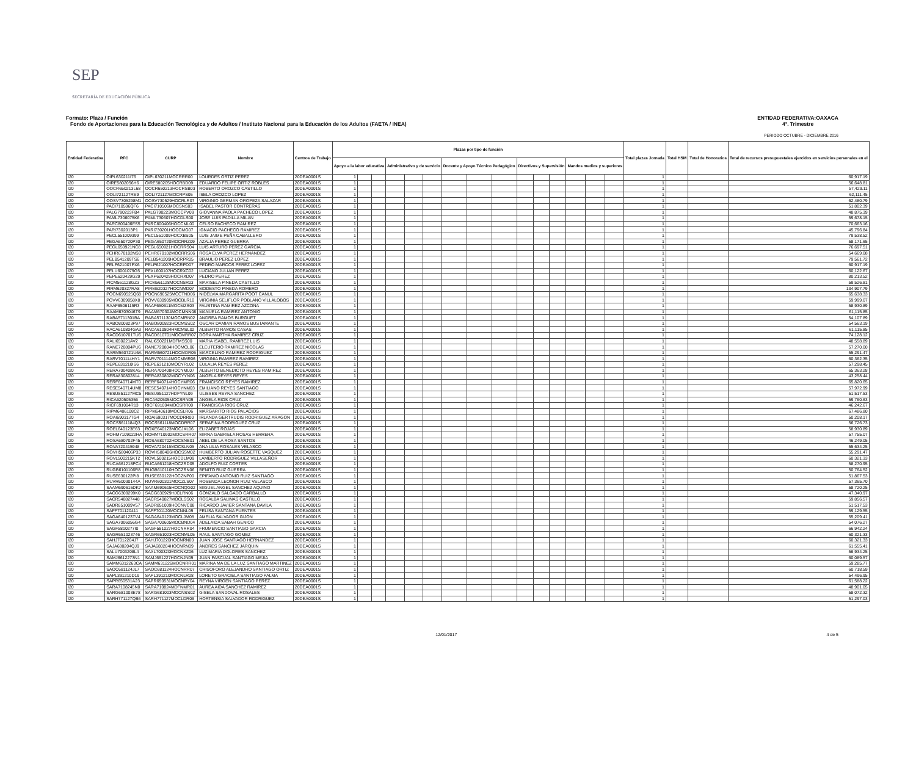SEP
SECRETARÍA DE EDUCACIÓN PÚBLICA
ENTIDAD FEDERATIVA:OAXACA
4°. Trimestre
Formato: Plaza / Función
Fondo de Aportaciones para la Educación Tecnológica y de Adultos / Instituto Nacional para la Educación de los Adultos (FAETA / INEA)
PERIODO OCTUBRE - DICIEMBRE 2016
| Entidad Federativa | RFC | CURP | Nombre | Centros de Trabajo | Plazas por tipo de función | | | | | | | | | | | | | | | Total plazas Jornada | Total HSM | Total de Honorarios | Total de recursos presupuestales ejercidos en servicios personales en el |
| --- | --- | --- | --- | --- | --- | --- | --- | --- | --- | --- | --- | --- | --- | --- | --- | --- | --- | --- | --- | --- | --- | --- | --- |
| | | | | | Apoyo a la labor educativa | | | Administrativo y de servicio | | | Docente y Apoyo Técnico Pedagógico | | | Directivos y Supervisión | | | Mandos medios y superiores | | | | | | |
| I20 | OIPL630211I76 | OIPL630211MOCRRR00 | LOURDES ORTIZ PEREZ | 20DEA0001S | 1 | | | | | | | | | | | | | | | 1 | | | 60,917.19 |
| I20 | OIRE5802056H6 | OIRE580205HOCRBD09 | EDUARDO FELIPE ORTIZ ROBLES | 20DEA0001S | 1 | | | | | | | | | | | | | | | 1 | | | 56,648.81 |
| I20 | OOCR650213L68 | OOCR650213HOCRSB03 | ROBERTO OROZCO CASTILLO | 20DEA0001S | 1 | | | | | | | | | | | | | | | 1 | | | 57,429.11 |
| I20 | OOLI721127RE9 | OOLI721127MOCRPS05 | ISELA OROZCO LOPEZ | 20DEA0001S | 1 | | | | | | | | | | | | | | | 1 | | | 62,111.45 |
| I20 | OOSV7305298M1 | OOSV730529HOCRLR07 | VIRGINIO GERMAN OROPEZA SALAZAR | 20DEA0001S | 1 | | | | | | | | | | | | | | | 1 | | | 62,480.79 |
| I20 | PACI710506QF6 | PACI710506MOCSNS03 | ISABEL PASTOR CONTRERAS | 20DEA0001S | 1 | | | | | | | | | | | | | | | 1 | | | 51,802.39 |
| I20 | PALG790223FB4 | PALG790223MOCCPV09 | GIOVANNA PAOLA PACHECO LOPEZ | 20DEA0001S | 1 | | | | | | | | | | | | | | | 1 | | | 48,875.39 |
| I20 | PAML7306075K6 | PAML730607HOCDLS00 | JOSE LUIS PADILLA MILAN | 20DEA0001S | 1 | | | | | | | | | | | | | | | 1 | | | 59,678.15 |
| I20 | PARC800406ES5 | PARC800406HOCCML00 | CELSO PACHECO RAMIREZ | 20DEA0001S | 1 | | | | | | | | | | | | | | | 1 | | | 70,663.16 |
| I20 | PARI7302013P1 | PARI730201HOCCMG07 | IGNACIO PACHECO RAMIREZ | 20DEA0001S | 1 | | | | | | | | | | | | | | | 1 | | | 45,796.84 |
| I20 | PECL551009399 | PECL551009HOCXBS05 | LUIS JAIME PEÑA CABALLERO | 20DEA0001S | 1 | | | | | | | | | | | | | | | 1 | | | 79,538.52 |
| I20 | PEGA650720P30 | PEGA650720MOCRRZ09 | AZALIA PEREZ GUERRA | 20DEA0001S | 1 | | | | | | | | | | | | | | | 1 | | | 58,171.65 |
| I20 | PEGL650921NC8 | PEGL650921HOCRRS04 | LUIS ARTURO PEREZ GARCIA | 20DEA0001S | 1 | | | | | | | | | | | | | | | 1 | | | 76,697.51 |
| I20 | PEHR670102NS8 | PEHR670102MOCRRS06 | ROSA ELVA PEREZ HERNANDEZ | 20DEA0001S | 1 | | | | | | | | | | | | | | | 1 | | | 54,669.08 |
| I20 | PELB541209TS6 | PELB541209HOCRPR05 | BRAULIO PEREZ LOPEZ | 20DEA0001S | 1 | | | | | | | | | | | | | | | 1 | | | 79,561.72 |
| I20 | PELP621007PX6 | PELP621007HOCRPD07 | PEDRO MARCOS PEREZ LOPEZ | 20DEA0001S | 1 | | | | | | | | | | | | | | | 1 | | | 60,917.19 |
| I20 | PELU6001079G5 | PEXL600107HOCRXC02 | LUCIANO JULIAN PEREZ | 20DEA0001S | 1 | | | | | | | | | | | | | | | 1 | | | 60,122.67 |
| I20 | PEPE620429G29 | PEXP620429HOCRXD07 | PEDRO PEREZ | 20DEA0001S | 1 | | | | | | | | | | | | | | | 1 | | | 80,213.52 |
| I20 | PICM561128GZ3 | PICM561128MOCNSR03 | MARISELA PINEDA CASTILLO | 20DEA0001S | 1 | | | | | | | | | | | | | | | 1 | | | 59,526.81 |
| I20 | PIRM620327RA8 | PIRM620327HOCNMD07 | MODESTO PINEDA ROMERO | 20DEA0001S | 1 | | | | | | | | | | | | | | | 1 | | | 134,907.79 |
| I20 | POCN690525Q68 | POCN690525MCCTND06 | NIDELVIA MARGARITA POOT CANUL | 20DEA0001S | 1 | | | | | | | | | | | | | | | 1 | | | 65,638.33 |
| I20 | POVV6309058X8 | POVV630905MOCBLR10 | VIRGINIA SELIFLOR POBLANO VILLALOBOS | 20DEA0001S | 1 | | | | | | | | | | | | | | | 1 | | | 59,999.07 |
| I20 | RAAF6506115R3 | RAAF650611MOCMZS03 | FAUSTINA RAMIREZ AZCONA | 20DEA0001S | 1 | | | | | | | | | | | | | | | 1 | | | 58,930.89 |
| I20 | RAAM6703046T9 | RAAM670304MOCMNN08 | MANUELA RAMIREZ ANTONIO | 20DEA0001S | 1 | | | | | | | | | | | | | | | 1 | | | 61,115.85 |
| I20 | RABA5711301BA | RABA571130MOCMRN02 | ANDREA RAMOS BURGUET | 20DEA0001S | 1 | | | | | | | | | | | | | | | 1 | | | 54,107.89 |
| I20 | RABO800823P97 | RABO800823HOCMSS02 | OSCAR DAMIAN RAMOS BUSTAMANTE | 20DEA0001S | 1 | | | | | | | | | | | | | | | 1 | | | 54,563.19 |
| I20 | RACA610804GA3 | RACA610804HMCMSL02 | ALBERTO RAMOS CASAS | 20DEA0001S | 1 | | | | | | | | | | | | | | | 1 | | | 61,115.85 |
| I20 | RACD610701TU6 | RACD610701MOCMRR07 | DORA MARTHA RAMIREZ CRUZ | 20DEA0001S | 1 | | | | | | | | | | | | | | | 1 | | | 74,128.12 |
| I20 | RALI650221AV2 | RALI650221MDFMSS00 | MARIA ISABEL RAMIREZ LUIS | 20DEA0001S | 1 | | | | | | | | | | | | | | | 1 | | | 48,558.89 |
| I20 | RANE720804PU6 | RANE720804HOCMCL06 | ELEUTERIO RAMIREZ NICOLAS | 20DEA0001S | 1 | | | | | | | | | | | | | | | 1 | | | 57,270.00 |
| I20 | RARM560721U6A | RARM560721HOCMDR05 | MARCELINO RAMIREZ RODRIGUEZ | 20DEA0001S | 1 | | | | | | | | | | | | | | | 1 | | | 55,291.47 |
| I20 | RARV701114HY1 | RARV701114MOCMMR06 | VIRGINIA RAMIREZ RAMIREZ | 20DEA0001S | 1 | | | | | | | | | | | | | | | 1 | | | 60,362.35 |
| I20 | REPE631210IS6 | REPE631210MOCYRL02 | EULALIA REYES PEREZ | 20DEA0001S | 1 | | | | | | | | | | | | | | | 1 | | | 57,298.45 |
| I20 | RERA700408KA5 | RERA700408HOCYML07 | ALBERTO BENEDICTO REYES RAMIREZ | 20DEA0001S | 1 | | | | | | | | | | | | | | | 1 | | | 65,363.28 |
| I20 | RERA830802814 | RERA830802MOCYYN06 | ANGELA REYES REYES | 20DEA0001S | 1 | | | | | | | | | | | | | | | 1 | | | 43,258.44 |
| I20 | RERF640714MT0 | RERF640714HOCYMR06 | FRANCISCO REYES RAMIREZ | 20DEA0001S | 1 | | | | | | | | | | | | | | | 1 | | | 65,820.65 |
| I20 | RESE540714UM8 | RESE540714HOCYNM03 | EMILIANO REYES SANTIAGO | 20DEA0001S | 1 | | | | | | | | | | | | | | | 1 | | | 57,972.99 |
| I20 | RESU851127MC5 | RESU851127HDFYNL09 | ULISSES REYNA SANCHEZ | 20DEA0001S | 1 | | | | | | | | | | | | | | | 1 | | | 51,517.53 |
| I20 | RICA620505356 | RICA620505MOCSRN09 | ANGELA RIOS CRUZ | 20DEA0001S | 1 | | | | | | | | | | | | | | | 1 | | | 59,760.63 |
| I20 | RICF691004R13 | RICF691004MOCSRR00 | FRANCISCA RIOS CRUZ | 20DEA0001S | 1 | | | | | | | | | | | | | | | 1 | | | 46,242.67 |
| I20 | RIPM6406108C2 | RIPM640610MOCSLR06 | MARGARITO RIOS PALACIOS | 20DEA0001S | 1 | | | | | | | | | | | | | | | 1 | | | 67,486.80 |
| I20 | ROAI6903177G4 | ROAI690317MOCDRR00 | IRLANDA GERTRUDIS RODRIGUEZ ARAGON | 20DEA0001S | 1 | | | | | | | | | | | | | | | 1 | | | 50,208.17 |
| I20 | ROCS5611184Q3 | ROCS561118MOCDRR07 | SERAFINA RODRIGUEZ CRUZ | 20DEA0001S | 1 | | | | | | | | | | | | | | | 1 | | | 56,726.73 |
| I20 | ROEL640123E63 | ROXE640123MOCJXL06 | ELIZABET ROJAS | 20DEA0001S | 1 | | | | | | | | | | | | | | | 1 | | | 58,930.89 |
| I20 | ROHM7109022HA | ROHM710902MOCSRR07 | MIRNA GABRIELA ROSAS HERRERA | 20DEA0001S | 1 | | | | | | | | | | | | | | | 1 | | | 57,755.07 |
| I20 | ROSA680702F45 | ROSA680702HOCSNB01 | ABEL DE LA ROSA SANTOS | 20DEA0001S | 1 | | | | | | | | | | | | | | | 1 | | | 46,249.05 |
| I20 | ROVA720415948 | ROVA720415MOCSLN05 | ANA LILIA ROSALES VELASCO | 20DEA0001S | 1 | | | | | | | | | | | | | | | 1 | | | 55,634.25 |
| I20 | ROVH580406P33 | ROVH580406HOCSSM02 | HUMBERTO JULIAN ROSETTE VASQUEZ | 20DEA0001S | 1 | | | | | | | | | | | | | | | 1 | | | 55,291.47 |
| I20 | ROVL500215KT2 | ROVL500215HOCDLM09 | LAMBERTO RODRIGUEZ VILLASEÑOR | 20DEA0001S | 1 | | | | | | | | | | | | | | | 1 | | | 60,321.33 |
| I20 | RUCA661218PC4 | RUCA661218HOCZRD05 | ADOLFO RUIZ CORTES | 20DEA0001S | 1 | | | | | | | | | | | | | | | 1 | | | 58,270.95 |
| I20 | RUGB6101106R8 | RUGB610110HOCZRN06 | BENITO RUIZ GUERRA | 20DEA0001S | 1 | | | | | | | | | | | | | | | 1 | | | 50,764.52 |
| I20 | RUSE630122PI8 | RUSE630122HOCZNP00 | EPIFANIO ANTONIO RUIZ SANTIAGO | 20DEA0001S | 1 | | | | | | | | | | | | | | | 1 | | | 51,867.53 |
| I20 | RUVR60030144A | RUVR600301MOCZLS07 | ROSENDA LEONOR RUIZ VELASCO | 20DEA0001S | 1 | | | | | | | | | | | | | | | 1 | | | 57,365.70 |
| I20 | SAAM690615DK7 | SAAM690615HOCNQG02 | MIGUEL ANGEL SANCHEZ AQUINO | 20DEA0001S | 1 | | | | | | | | | | | | | | | 1 | | | 58,720.25 |
| I20 | SACG6309299K0 | SACG630929HJCLRN06 | GONZALO SALGADO CARBALLO | 20DEA0001S | 1 | | | | | | | | | | | | | | | 1 | | | 47,340.97 |
| I20 | SACR540827448 | SACR540827MOCLSS02 | ROSALBA SALINAS CASTILLO | 20DEA0001S | 1 | | | | | | | | | | | | | | | 1 | | | 59,856.57 |
| I20 | SADR851009V57 | SADR851009HOCNVC08 | RICARDO JAVIER SANTANA DAVILA | 20DEA0001S | 1 | | | | | | | | | | | | | | | 1 | | | 51,517.53 |
| I20 | SAFF701120411 | SAFF701120MOCNNL09 | FELISA SANTANA FUENTES | 20DEA0001S | 1 | | | | | | | | | | | | | | | 1 | | | 59,129.55 |
| I20 | SAGA640123TV4 | SAGA640123MOCLJM08 | AMELIA SALVADOR GIJON | 20DEA0001S | 1 | | | | | | | | | | | | | | | 1 | | | 55,209.41 |
| I20 | SAGA7006056G4 | SAGA700605MOCBND04 | ADELAIDA SABAH GENICO | 20DEA0001S | 1 | | | | | | | | | | | | | | | 1 | | | 54,076.27 |
| I20 | SAGF5810277I0 | SAGF581027HOCNRR04 | FRUMENCIO SANTIAGO GARCIA | 20DEA0001S | 1 | | | | | | | | | | | | | | | 1 | | | 66,942.24 |
| I20 | SAGR651023746 | SAGR651023HOCNML05 | RAUL SANTIAGO GOMEZ | 20DEA0001S | 1 | | | | | | | | | | | | | | | 1 | | | 60,321.33 |
| I20 | SAHJ7012204J7 | SAHJ701220HOCNRN00 | JUAN JOSE SANTIAGO HERNANDEZ | 20DEA0001S | 1 | | | | | | | | | | | | | | | 1 | | | 60,321.33 |
| I20 | SAJA680204QJ9 | SAJA680204HOCNRN09 | ANDRES SANCHEZ JARQUIN | 20DEA0001S | 1 | | | | | | | | | | | | | | | 1 | | | 61,555.41 |
| I20 | SALU7003208L4 | SAXL700320MOCNXZ06 | LUZ MARIA DOLORES SANCHEZ | 20DEA0001S | 1 | | | | | | | | | | | | | | | 1 | | | 56,934.25 |
| I20 | SAMJ6612273N1 | SAMJ661227HOCNJN09 | JUAN PASCUAL SANTIAGO MEJIA | 20DEA0001S | 1 | | | | | | | | | | | | | | | 1 | | | 60,089.57 |
| I20 | SAMM6312263CA | SAMM631226MOCNRR01 | MARINA MA DE LA LUZ SANTIAGO MARTINEZ | 20DEA0001S | 1 | | | | | | | | | | | | | | | 1 | | | 59,285.77 |
| I20 | SAOC681124JL7 | SAOC681124HOCNRR07 | CRISOFORO ALEJANDRO SANTIAGO ORTIZ | 20DEA0001S | 1 | | | | | | | | | | | | | | | 1 | | | 60,718.59 |
| I20 | SAPL391210D19 | SAPL391210MOCNLR08 | LORETO GRACIELA SANTIAGO PALMA | 20DEA0001S | 1 | | | | | | | | | | | | | | | 1 | | | 54,496.95 |
| I20 | SAPR650531A23 | SAPR650531MOCNRY04 | REYNA VIRGEN SANTIAGO PEREZ | 20DEA0001S | 1 | | | | | | | | | | | | | | | 1 | | | 61,588.22 |
| I20 | SARA7108245N0 | SARA710824MDFNMR01 | AUREA AIDA SANCHEZ RAMIREZ | 20DEA0001S | 1 | | | | | | | | | | | | | | | 1 | | | 48,901.05 |
| I20 | SARG681003E78 | SARG681003MOCNSS02 | GISELA SANDOVAL ROSALES | 20DEA0001S | 1 | | | | | | | | | | | | | | | 1 | | | 58,072.32 |
| I20 | SARH771127QB6 | SARH771127MOCLDR06 | HORTENSIA SALVADOR RODRIGUEZ | 20DEA0001S | 1 | | | | | | | | | | | | | | | 1 | | | 51,297.03 |
12/01/2017 4 de 5